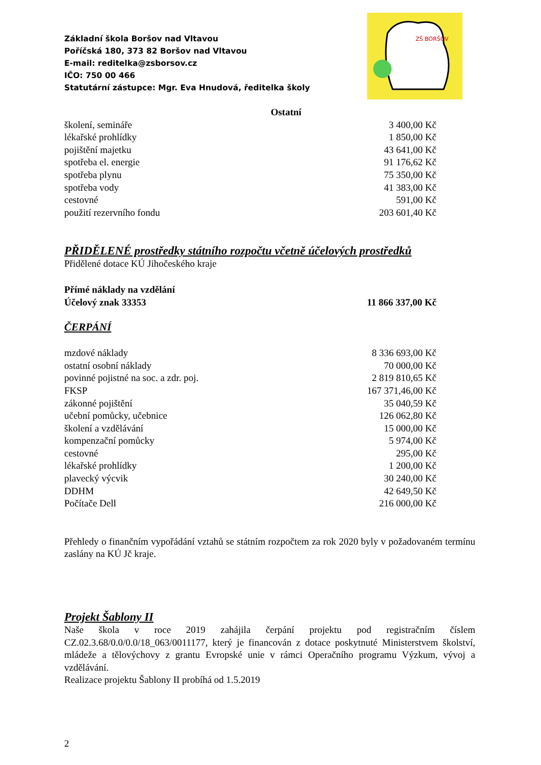Základní škola Boršov nad Vltavou
Poříčská 180, 373 82 Boršov nad Vltavou
E-mail: reditelka@zsborsov.cz
IČO: 750 00 466
Statutární zástupce: Mgr. Eva Hnudová, ředitelka školy
ZŠ BORŠOV
| Ostatní | |
| školení, semináře | 3 400,00 Kč |
| lékařské prohlídky | 1 850,00 Kč |
| pojištění majetku | 43 641,00 Kč |
| spotřeba el. energie | 91 176,62 Kč |
| spotřeba plynu | 75 350,00 Kč |
| spotřeba vody | 41 383,00 Kč |
| cestovné | 591,00 Kč |
| použití rezervního fondu | 203 601,40 Kč |
PŘIDĚLENÉ prostředky státního rozpočtu včetně účelových prostředků
Přidělené dotace KÚ Jihočeského kraje
| Přímé náklady na vzdělání | |
| Účelový znak 33353 | 11 866 337,00 Kč |
ČERPÁNÍ
| mzdové náklady | 8 336 693,00 Kč |
| ostatní osobní náklady | 70 000,00 Kč |
| povinné pojistné na soc. a zdr. poj. | 2 819 810,65 Kč |
| FKSP | 167 371,46,00 Kč |
| zákonné pojištění | 35 040,59 Kč |
| učební pomůcky, učebnice | 126 062,80 Kč |
| školení a vzdělávání | 15 000,00 Kč |
| kompenzační pomůcky | 5 974,00 Kč |
| cestovné | 295,00 Kč |
| lékařské prohlídky | 1 200,00 Kč |
| plavecký výcvik | 30 240,00 Kč |
| DDHM | 42 649,50 Kč |
| Počítače Dell | 216 000,00 Kč |
Přehledy o finančním vypořádání vztahů se státním rozpočtem za rok 2020 byly v požadovaném termínu zaslány na KÚ Jč kraje.
Projekt Šablony II
Naše škola v roce 2019 zahájila čerpání projektu pod registračním číslem CZ.02.3.68/0.0/0.0/18_063/0011177, který je financován z dotace poskytnuté Ministerstvem školství, mládeže a tělovýchovy z grantu Evropské unie v rámci Operačního programu Výzkum, vývoj a vzdělávání.
Realizace projektu Šablony II probíhá od 1.5.2019
2